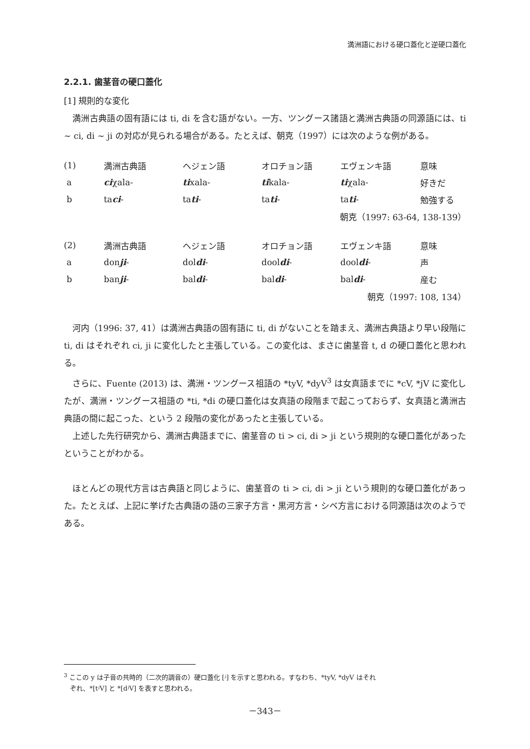満洲語における硬口蓋化と逆硬口蓋化
2.2.1. 歯茎音の硬口蓋化
[1] 規則的な変化
満洲古典語の固有語には ti, di を含む語がない。一方、ツングース諸語と満洲古典語の同源語には、ti ~ ci, di ~ ji の対応が見られる場合がある。たとえば、朝克（1997）には次のような例がある。
| (1) | 満洲古典語 | ヘジェン語 | オロチョン語 | エヴェンキ語 | 意味 |
| a | ci χala- | ti xala- | ti kala- | ti χala- | 好きだ |
| b | ta ci - | ta ti - | ta ti - | ta ti - | 勉強する |
| 朝克（1997: 63-64, 138-139） | | | | | |
| (2) | 満洲古典語 | ヘジェン語 | オロチョン語 | エヴェンキ語 | 意味 |
| a | don ji - | dol di - | dool di - | dool di - | 声 |
| b | ban ji - | bal di - | bal di - | bal di - | 産む |
| 朝克（1997: 108, 134） | | | | | |
河内（1996: 37, 41）は満洲古典語の固有語に ti, di がないことを踏まえ、満洲古典語より早い段階に ti, di はそれぞれ ci, ji に変化したと主張している。この変化は、まさに歯茎音 t, d の硬口蓋化と思われる。
さらに、Fuente (2013) は、満洲・ツングース祖語の *tyV, *dyV<sup>3</sup> は女真語までに *cV, *jV に変化したが、満洲・ツングース祖語の *ti, *di の硬口蓋化は女真語の段階まで起こっておらず、女真語と満洲古典語の間に起こった、という 2 段階の変化があったと主張している。
上述した先行研究から、満洲古典語までに、歯茎音の ti > ci, di > ji という規則的な硬口蓋化があったということがわかる。
ほとんどの現代方言は古典語と同じように、歯茎音の ti > ci, di > ji という規則的な硬口蓋化があった。たとえば、上記に挙げた古典語の語の三家子方言・黒河方言・シベ方言における同源語は次のようである。
<sup>3</sup> ここの y は子音の共時的（二次的調音の）硬口蓋化 [ʲ] を示すと思われる。すなわち、*tyV, *dyV はそれ
ぞれ、*[tʲV] と *[dʲV] を表すと思われる。
－343－